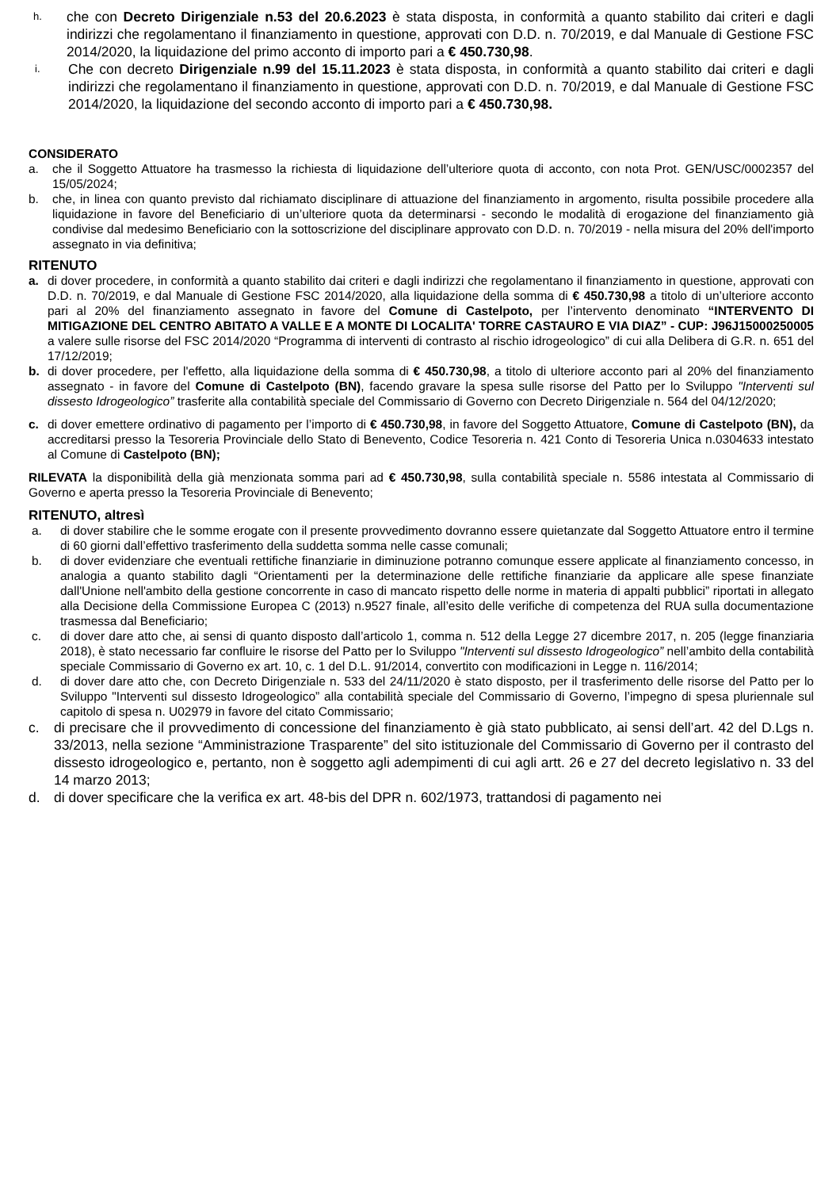h. che con Decreto Dirigenziale n.53 del 20.6.2023 è stata disposta, in conformità a quanto stabilito dai criteri e dagli indirizzi che regolamentano il finanziamento in questione, approvati con D.D. n. 70/2019, e dal Manuale di Gestione FSC 2014/2020, la liquidazione del primo acconto di importo pari a € 450.730,98.
i. Che con decreto Dirigenziale n.99 del 15.11.2023 è stata disposta, in conformità a quanto stabilito dai criteri e dagli indirizzi che regolamentano il finanziamento in questione, approvati con D.D. n. 70/2019, e dal Manuale di Gestione FSC 2014/2020, la liquidazione del secondo acconto di importo pari a € 450.730,98.
CONSIDERATO
a. che il Soggetto Attuatore ha trasmesso la richiesta di liquidazione dell’ulteriore quota di acconto, con nota Prot. GEN/USC/0002357 del 15/05/2024;
b. che, in linea con quanto previsto dal richiamato disciplinare di attuazione del finanziamento in argomento, risulta possibile procedere alla liquidazione in favore del Beneficiario di un’ulteriore quota da determinarsi - secondo le modalità di erogazione del finanziamento già condivise dal medesimo Beneficiario con la sottoscrizione del disciplinare approvato con D.D. n. 70/2019 - nella misura del 20% dell'importo assegnato in via definitiva;
RITENUTO
a. di dover procedere, in conformità a quanto stabilito dai criteri e dagli indirizzi che regolamentano il finanziamento in questione, approvati con D.D. n. 70/2019, e dal Manuale di Gestione FSC 2014/2020, alla liquidazione della somma di € 450.730,98 a titolo di un’ulteriore acconto pari al 20% del finanziamento assegnato in favore del Comune di Castelpoto, per l’intervento denominato “INTERVENTO DI MITIGAZIONE DEL CENTRO ABITATO A VALLE E A MONTE DI LOCALITA' TORRE CASTAURO E VIA DIAZ” - CUP: J96J15000250005 a valere sulle risorse del FSC 2014/2020 “Programma di interventi di contrasto al rischio idrogeologico” di cui alla Delibera di G.R. n. 651 del 17/12/2019;
b. di dover procedere, per l'effetto, alla liquidazione della somma di € 450.730,98, a titolo di ulteriore acconto pari al 20% del finanziamento assegnato - in favore del Comune di Castelpoto (BN), facendo gravare la spesa sulle risorse del Patto per lo Sviluppo "Interventi sul dissesto Idrogeologico” trasferite alla contabilità speciale del Commissario di Governo con Decreto Dirigenziale n. 564 del 04/12/2020;
c. di dover emettere ordinativo di pagamento per l’importo di € 450.730,98, in favore del Soggetto Attuatore, Comune di Castelpoto (BN), da accreditarsi presso la Tesoreria Provinciale dello Stato di Benevento, Codice Tesoreria n. 421 Conto di Tesoreria Unica n.0304633 intestato al Comune di Castelpoto (BN);
RILEVATA la disponibilità della già menzionata somma pari ad € 450.730,98, sulla contabilità speciale n. 5586 intestata al Commissario di Governo e aperta presso la Tesoreria Provinciale di Benevento;
RITENUTO, altresì
a. di dover stabilire che le somme erogate con il presente provvedimento dovranno essere quietanzate dal Soggetto Attuatore entro il termine di 60 giorni dall’effettivo trasferimento della suddetta somma nelle casse comunali;
b. di dover evidenziare che eventuali rettifiche finanziarie in diminuzione potranno comunque essere applicate al finanziamento concesso, in analogia a quanto stabilito dagli “Orientamenti per la determinazione delle rettifiche finanziarie da applicare alle spese finanziate dall'Unione nell'ambito della gestione concorrente in caso di mancato rispetto delle norme in materia di appalti pubblici” riportati in allegato alla Decisione della Commissione Europea C (2013) n.9527 finale, all’esito delle verifiche di competenza del RUA sulla documentazione trasmessa dal Beneficiario;
c. di dover dare atto che, ai sensi di quanto disposto dall’articolo 1, comma n. 512 della Legge 27 dicembre 2017, n. 205 (legge finanziaria 2018), è stato necessario far confluire le risorse del Patto per lo Sviluppo "Interventi sul dissesto Idrogeologico” nell’ambito della contabilità speciale Commissario di Governo ex art. 10, c. 1 del D.L. 91/2014, convertito con modificazioni in Legge n. 116/2014;
d. di dover dare atto che, con Decreto Dirigenziale n. 533 del 24/11/2020 è stato disposto, per il trasferimento delle risorse del Patto per lo Sviluppo "Interventi sul dissesto Idrogeologico” alla contabilità speciale del Commissario di Governo, l’impegno di spesa pluriennale sul capitolo di spesa n. U02979 in favore del citato Commissario;
c. di precisare che il provvedimento di concessione del finanziamento è già stato pubblicato, ai sensi dell’art. 42 del D.Lgs n. 33/2013, nella sezione “Amministrazione Trasparente” del sito istituzionale del Commissario di Governo per il contrasto del dissesto idrogeologico e, pertanto, non è soggetto agli adempimenti di cui agli artt. 26 e 27 del decreto legislativo n. 33 del 14 marzo 2013;
d. di dover specificare che la verifica ex art. 48-bis del DPR n. 602/1973, trattandosi di pagamento nei